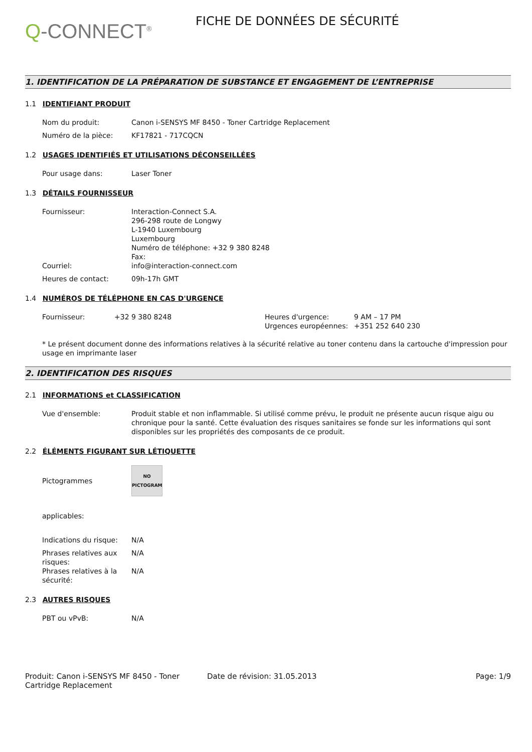Q-CONNECT<sup>®</sup>
FICHE DE DONNÉES DE SÉCURITÉ
1. IDENTIFICATION DE LA PRÉPARATION DE SUBSTANCE ET ENGAGEMENT DE L’ENTREPRISE
1.1 IDENTIFIANT PRODUIT
Nom du produit: Canon i-SENSYS MF 8450 - Toner Cartridge Replacement
Numéro de la pièce: KF17821 - 717CQCN
1.2 USAGES IDENTIFIÉS ET UTILISATIONS DÉCONSEILLÉES
Pour usage dans: Laser Toner
1.3 DÉTAILS FOURNISSEUR
Fournisseur: Interaction-Connect S.A.
296-298 route de Longwy
L-1940 Luxembourg
Luxembourg
Numéro de téléphone: +32 9 380 8248
Fax:
Courriel: info@interaction-connect.com
Heures de contact: 09h-17h GMT
1.4 NUMÉROS DE TÉLÉPHONE EN CAS D'URGENCE
Fournisseur: +32 9 380 8248 Heures d'urgence:
Urgences européennes:
9 AM – 17 PM
+351 252 640 230
* Le présent document donne des informations relatives à la sécurité relative au toner contenu dans la cartouche d'impression pour usage en imprimante laser
2. IDENTIFICATION DES RISQUES
2.1 INFORMATIONS et CLASSIFICATION
Vue d'ensemble: Produit stable et non inflammable. Si utilisé comme prévu, le produit ne présente aucun risque aigu ou chronique pour la santé. Cette évaluation des risques sanitaires se fonde sur les informations qui sont disponibles sur les propriétés des composants de ce produit.
2.2 ÉLÉMENTS FIGURANT SUR LÉTIQUETTE
Pictogrammes
NO
PICTOGRAM
applicables:
Indications du risque:
N/A
Phrases relatives aux risques:
N/A
Phrases relatives à la sécurité:
N/A
2.3 AUTRES RISQUES
PBT ou vPvB: N/A
Produit: Canon i-SENSYS MF 8450 - Toner Cartridge Replacement
Date de révision: 31.05.2013 Page: 1/9